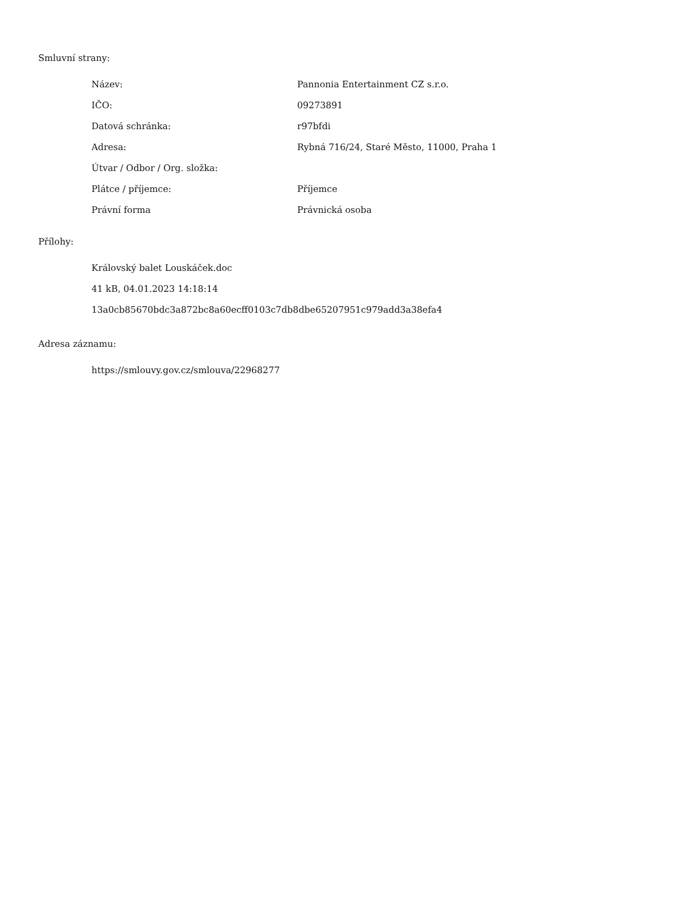Smluvní strany:
| Název: | Pannonia Entertainment CZ s.r.o. |
| IČO: | 09273891 |
| Datová schránka: | r97bfdi |
| Adresa: | Rybná 716/24, Staré Město, 11000, Praha 1 |
| Útvar / Odbor / Org. složka: | |
| Plátce / příjemce: | Příjemce |
| Právní forma | Právnická osoba |
Přílohy:
Královský balet Louskáček.doc
41 kB, 04.01.2023 14:18:14
13a0cb85670bdc3a872bc8a60ecff0103c7db8dbe65207951c979add3a38efa4
Adresa záznamu:
https://smlouvy.gov.cz/smlouva/22968277